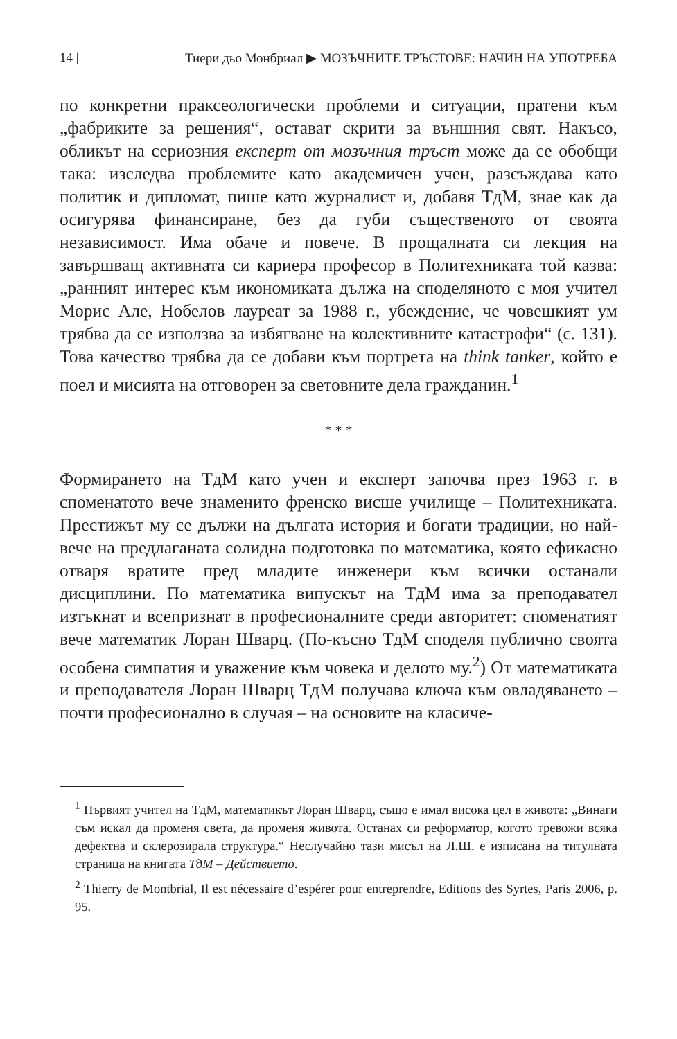14 | Тиери дьо Монбриал ▶ МОЗЪЧНИТЕ ТРЪСТОВЕ: НАЧИН НА УПОТРЕБА
по конкретни праксеологически проблеми и ситуации, пратени към „фабриките за решения“, остават скрити за външния свят. Накъсо, обликът на сериозния експерт от мозъчния тръст може да се обобщи така: изследва проблемите като академичен учен, разсъждава като политик и дипломат, пише като журналист и, добавя ТдМ, знае как да осигурява финансиране, без да губи същественото от своята независимост. Има обаче и повече. В прощалната си лекция на завършващ активната си кариера професор в Политехниката той казва: „ранният интерес към икономиката дължа на споделяното с моя учител Морис Але, Нобелов лауреат за 1988 г., убеждение, че човешкият ум трябва да се използва за избягване на колективните катастрофи“ (с. 131). Това качество трябва да се добави към портрета на think tanker, който е поел и мисията на отговорен за световните дела гражданин.<sup>1</sup>
* * *
Формирането на ТдМ като учен и експерт започва през 1963 г. в споменатото вече знаменито френско висше училище – Политехниката. Престижът му се дължи на дългата история и богати традиции, но най-вече на предлаганата солидна подготовка по математика, която ефикасно отваря вратите пред младите инженери към всички останали дисциплини. По математика випускът на ТдМ има за преподавател изтъкнат и всепризнат в професионалните среди авторитет: споменатият вече математик Лоран Шварц. (По-късно ТдМ споделя публично своята особена симпатия и уважение към човека и делото му.<sup>2</sup>) От математиката и преподавателя Лоран Шварц ТдМ получава ключа към овладяването – почти професионално в случая – на основите на класиче-
<sup>1</sup> Първият учител на ТдМ, математикът Лоран Шварц, също е имал висока цел в живота: „Винаги съм искал да променя света, да променя живота. Останах си реформатор, когото тревожи всяка дефектна и склерозирала структура.“ Неслучайно тази мисъл на Л.Ш. е изписана на титулната страница на книгата ТдМ – Действието.
<sup>2</sup> Thierry de Montbrial, Il est nécessaire d’espérer pour entreprendre, Editions des Syrtes, Paris 2006, p. 95.